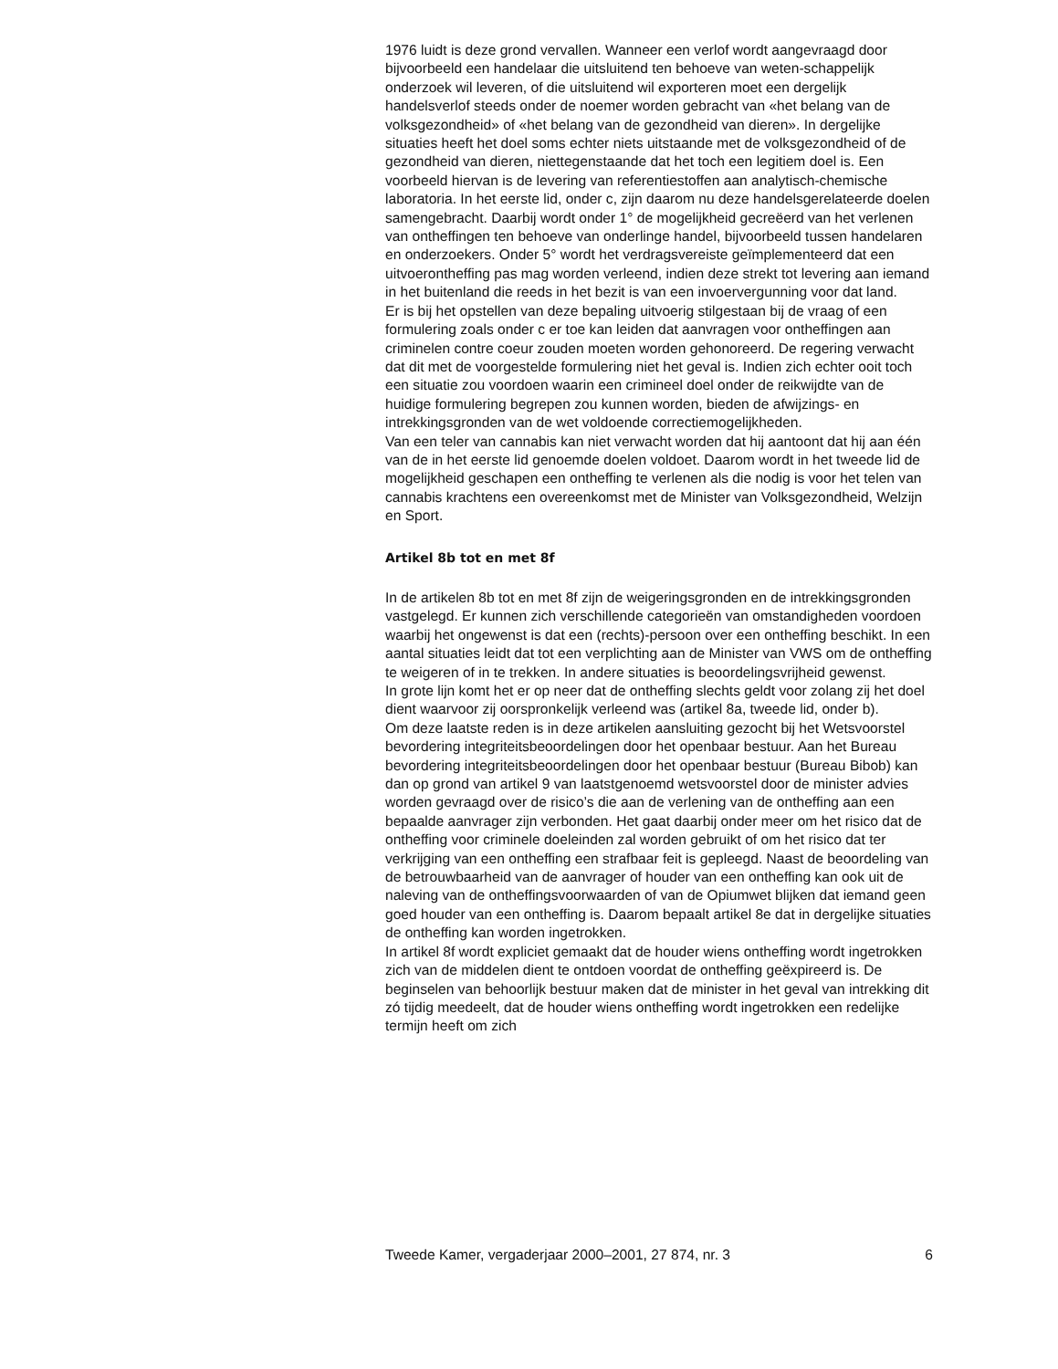1976 luidt is deze grond vervallen. Wanneer een verlof wordt aangevraagd door bijvoorbeeld een handelaar die uitsluitend ten behoeve van weten-schappelijk onderzoek wil leveren, of die uitsluitend wil exporteren moet een dergelijk handelsverlof steeds onder de noemer worden gebracht van «het belang van de volksgezondheid» of «het belang van de gezondheid van dieren». In dergelijke situaties heeft het doel soms echter niets uitstaande met de volksgezondheid of de gezondheid van dieren, niettegenstaande dat het toch een legitiem doel is. Een voorbeeld hiervan is de levering van referentiestoffen aan analytisch-chemische laboratoria. In het eerste lid, onder c, zijn daarom nu deze handelsgerelateerde doelen samengebracht. Daarbij wordt onder 1° de mogelijkheid gecreëerd van het verlenen van ontheffingen ten behoeve van onderlinge handel, bijvoorbeeld tussen handelaren en onderzoekers. Onder 5° wordt het verdragsvereiste geïmplementeerd dat een uitvoerontheffing pas mag worden verleend, indien deze strekt tot levering aan iemand in het buitenland die reeds in het bezit is van een invoervergunning voor dat land.
Er is bij het opstellen van deze bepaling uitvoerig stilgestaan bij de vraag of een formulering zoals onder c er toe kan leiden dat aanvragen voor ontheffingen aan criminelen contre coeur zouden moeten worden gehonoreerd. De regering verwacht dat dit met de voorgestelde formulering niet het geval is. Indien zich echter ooit toch een situatie zou voordoen waarin een crimineel doel onder de reikwijdte van de huidige formulering begrepen zou kunnen worden, bieden de afwijzings- en intrekkingsgronden van de wet voldoende correctiemogelijkheden.
Van een teler van cannabis kan niet verwacht worden dat hij aantoont dat hij aan één van de in het eerste lid genoemde doelen voldoet. Daarom wordt in het tweede lid de mogelijkheid geschapen een ontheffing te verlenen als die nodig is voor het telen van cannabis krachtens een overeenkomst met de Minister van Volksgezondheid, Welzijn en Sport.
Artikel 8b tot en met 8f
In de artikelen 8b tot en met 8f zijn de weigeringsgronden en de intrekkingsgronden vastgelegd. Er kunnen zich verschillende categorieën van omstandigheden voordoen waarbij het ongewenst is dat een (rechts)-persoon over een ontheffing beschikt. In een aantal situaties leidt dat tot een verplichting aan de Minister van VWS om de ontheffing te weigeren of in te trekken. In andere situaties is beoordelingsvrijheid gewenst.
In grote lijn komt het er op neer dat de ontheffing slechts geldt voor zolang zij het doel dient waarvoor zij oorspronkelijk verleend was (artikel 8a, tweede lid, onder b).
Om deze laatste reden is in deze artikelen aansluiting gezocht bij het Wetsvoorstel bevordering integriteitsbeoordelingen door het openbaar bestuur. Aan het Bureau bevordering integriteitsbeoordelingen door het openbaar bestuur (Bureau Bibob) kan dan op grond van artikel 9 van laatstgenoemd wetsvoorstel door de minister advies worden gevraagd over de risico’s die aan de verlening van de ontheffing aan een bepaalde aanvrager zijn verbonden. Het gaat daarbij onder meer om het risico dat de ontheffing voor criminele doeleinden zal worden gebruikt of om het risico dat ter verkrijging van een ontheffing een strafbaar feit is gepleegd. Naast de beoordeling van de betrouwbaarheid van de aanvrager of houder van een ontheffing kan ook uit de naleving van de ontheffingsvoorwaarden of van de Opiumwet blijken dat iemand geen goed houder van een ontheffing is. Daarom bepaalt artikel 8e dat in dergelijke situaties de ontheffing kan worden ingetrokken.
In artikel 8f wordt expliciet gemaakt dat de houder wiens ontheffing wordt ingetrokken zich van de middelen dient te ontdoen voordat de ontheffing geëxpireerd is. De beginselen van behoorlijk bestuur maken dat de minister in het geval van intrekking dit zó tijdig meedeelt, dat de houder wiens ontheffing wordt ingetrokken een redelijke termijn heeft om zich
Tweede Kamer, vergaderjaar 2000–2001, 27 874, nr. 3 6